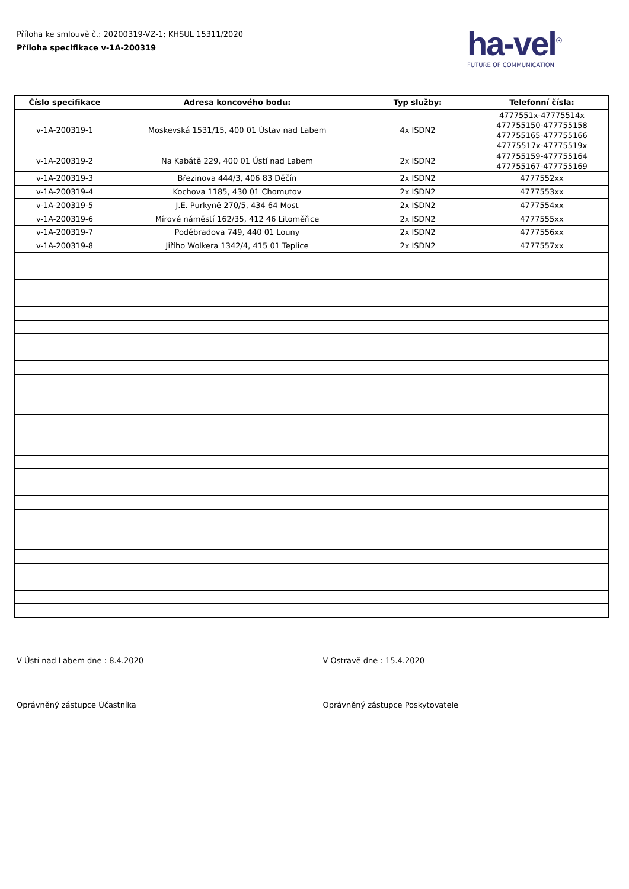Příloha ke smlouvě č.: 20200319-VZ-1; KHSUL 15311/2020
Příloha specifikace v-1A-200319
ha-vel<sup>®</sup>
FUTURE OF COMMUNICATION
| Číslo specifikace | Adresa koncového bodu: | Typ služby: | Telefonní čísla: |
| --- | --- | --- | --- |
| v-1A-200319-1 | Moskevská 1531/15, 400 01 Ústav nad Labem | 4x ISDN2 | 4777551x-47775514x 477755150-477755158 477755165-477755166 47775517x-47775519x |
| v-1A-200319-2 | Na Kabátě 229, 400 01 Ústí nad Labem | 2x ISDN2 | 477755159-477755164 477755167-477755169 |
| v-1A-200319-3 | Březinova 444/3, 406 83 Děčín | 2x ISDN2 | 4777552xx |
| v-1A-200319-4 | Kochova 1185, 430 01 Chomutov | 2x ISDN2 | 4777553xx |
| v-1A-200319-5 | J.E. Purkyně 270/5, 434 64 Most | 2x ISDN2 | 4777554xx |
| v-1A-200319-6 | Mírové náměstí 162/35, 412 46 Litoměřice | 2x ISDN2 | 4777555xx |
| v-1A-200319-7 | Poděbradova 749, 440 01 Louny | 2x ISDN2 | 4777556xx |
| v-1A-200319-8 | Jiřího Wolkera 1342/4, 415 01 Teplice | 2x ISDN2 | 4777557xx |
V Ústí nad Labem dne : 8.4.2020 V Ostravě dne : 15.4.2020
Oprávněný zástupce Účastníka Oprávněný zástupce Poskytovatele